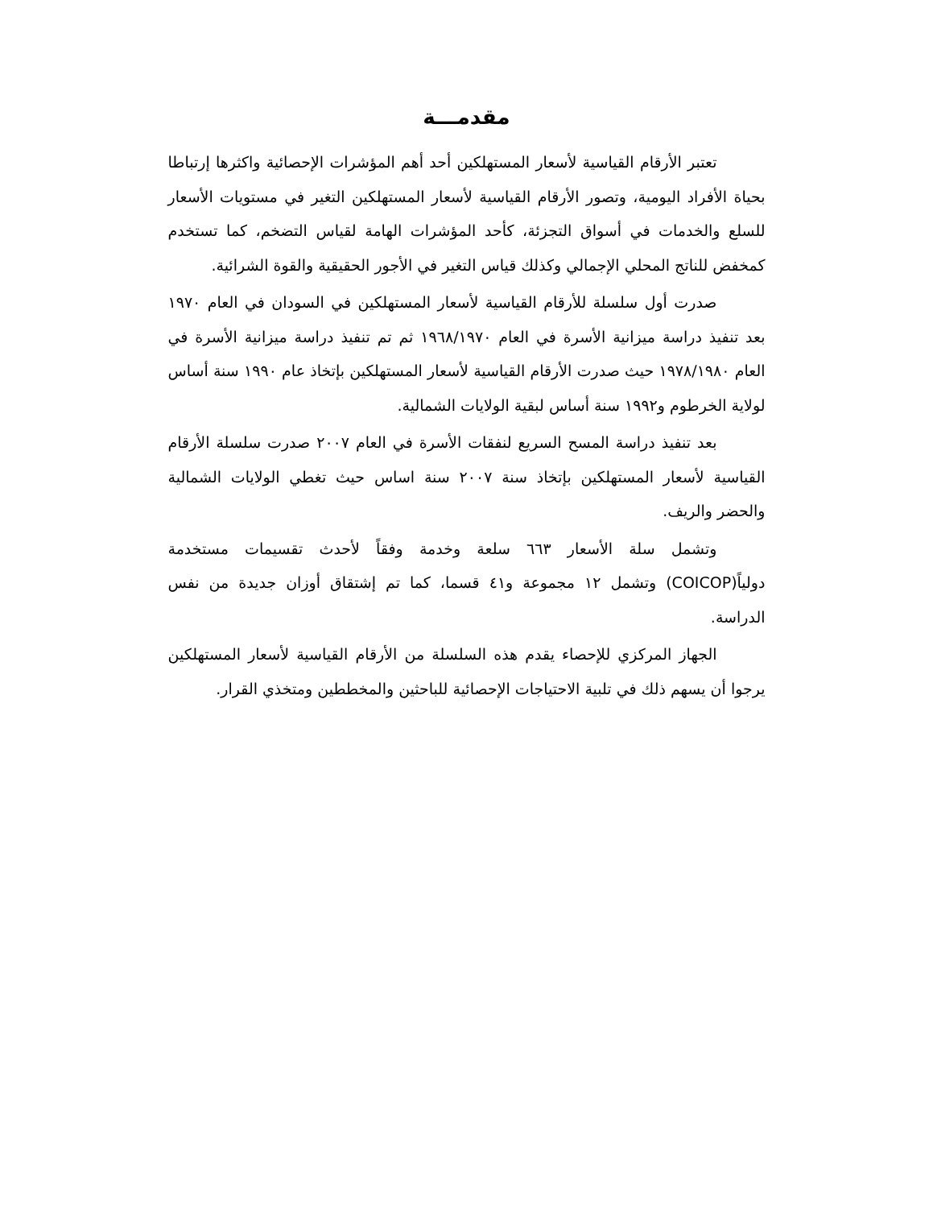مقدمـــة
تعتبر الأرقام القياسية لأسعار المستهلكين أحد أهم المؤشرات الإحصائية واكثرها إرتباطا بحياة الأفراد اليومية، وتصور الأرقام القياسية لأسعار المستهلكين التغير في مستويات الأسعار للسلع والخدمات في أسواق التجزئة، كأحد المؤشرات الهامة لقياس التضخم، كما تستخدم كمخفض للناتج المحلي الإجمالي وكذلك قياس التغير في الأجور الحقيقية والقوة الشرائية.
صدرت أول سلسلة للأرقام القياسية لأسعار المستهلكين في السودان في العام ١٩٧٠ بعد تنفيذ دراسة ميزانية الأسرة في العام ١٩٦٨/١٩٧٠ ثم تم تنفيذ دراسة ميزانية الأسرة في العام ١٩٧٨/١٩٨٠ حيث صدرت الأرقام القياسية لأسعار المستهلكين بإتخاذ عام ١٩٩٠ سنة أساس لولاية الخرطوم و١٩٩٢ سنة أساس لبقية الولايات الشمالية.
بعد تنفيذ دراسة المسح السريع لنفقات الأسرة في العام ٢٠٠٧ صدرت سلسلة الأرقام القياسية لأسعار المستهلكين بإتخاذ سنة ٢٠٠٧ سنة اساس حيث تغطي الولايات الشمالية والحضر والريف.
وتشمل سلة الأسعار ٦٦٣ سلعة وخدمة وفقاً لأحدث تقسيمات مستخدمة دولياً(COICOP) وتشمل ١٢ مجموعة و٤١ قسما، كما تم إشتقاق أوزان جديدة من نفس الدراسة.
الجهاز المركزي للإحصاء يقدم هذه السلسلة من الأرقام القياسية لأسعار المستهلكين يرجوا أن يسهم ذلك في تلبية الاحتياجات الإحصائية للباحثين والمخططين ومتخذي القرار.